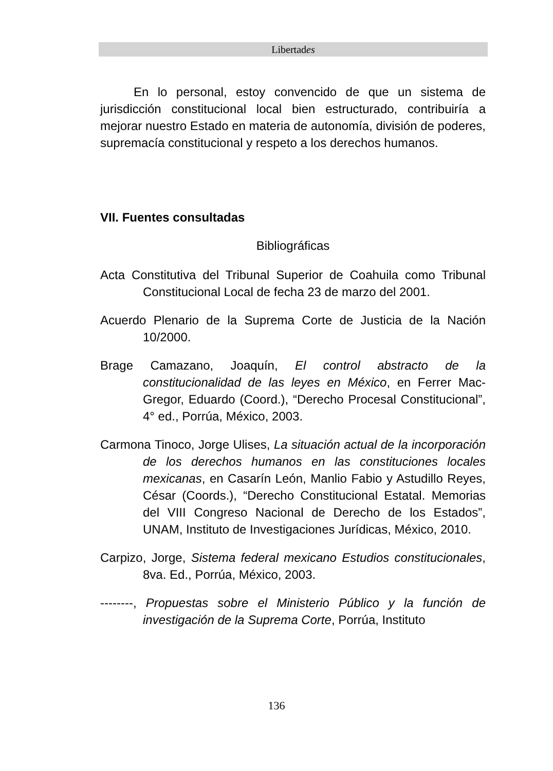Libertades
En lo personal, estoy convencido de que un sistema de jurisdicción constitucional local bien estructurado, contribuiría a mejorar nuestro Estado en materia de autonomía, división de poderes, supremacía constitucional y respeto a los derechos humanos.
VII. Fuentes consultadas
Bibliográficas
Acta Constitutiva del Tribunal Superior de Coahuila como Tribunal Constitucional Local de fecha 23 de marzo del 2001.
Acuerdo Plenario de la Suprema Corte de Justicia de la Nación 10/2000.
Brage Camazano, Joaquín, El control abstracto de la constitucionalidad de las leyes en México, en Ferrer Mac-Gregor, Eduardo (Coord.), “Derecho Procesal Constitucional”, 4° ed., Porrúa, México, 2003.
Carmona Tinoco, Jorge Ulises, La situación actual de la incorporación de los derechos humanos en las constituciones locales mexicanas, en Casarín León, Manlio Fabio y Astudillo Reyes, César (Coords.), “Derecho Constitucional Estatal. Memorias del VIII Congreso Nacional de Derecho de los Estados”, UNAM, Instituto de Investigaciones Jurídicas, México, 2010.
Carpizo, Jorge, Sistema federal mexicano Estudios constitucionales, 8va. Ed., Porrúa, México, 2003.
--------, Propuestas sobre el Ministerio Público y la función de investigación de la Suprema Corte, Porrúa, Instituto
136